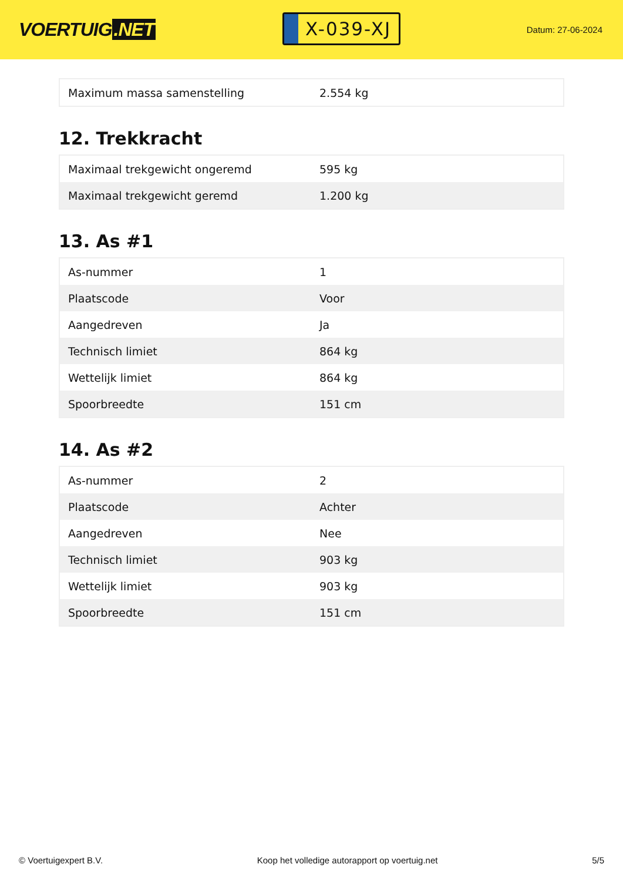VOERTUIG.NET
X-039-XJ
Datum: 27-06-2024
| Maximum massa samenstelling | 2.554 kg |
12. Trekkracht
| Maximaal trekgewicht ongeremd | 595 kg |
| Maximaal trekgewicht geremd | 1.200 kg |
13. As #1
| As-nummer | 1 |
| Plaatscode | Voor |
| Aangedreven | Ja |
| Technisch limiet | 864 kg |
| Wettelijk limiet | 864 kg |
| Spoorbreedte | 151 cm |
14. As #2
| As-nummer | 2 |
| Plaatscode | Achter |
| Aangedreven | Nee |
| Technisch limiet | 903 kg |
| Wettelijk limiet | 903 kg |
| Spoorbreedte | 151 cm |
© Voertuigexpert B.V. Koop het volledige autorapport op voertuig.net 5/5